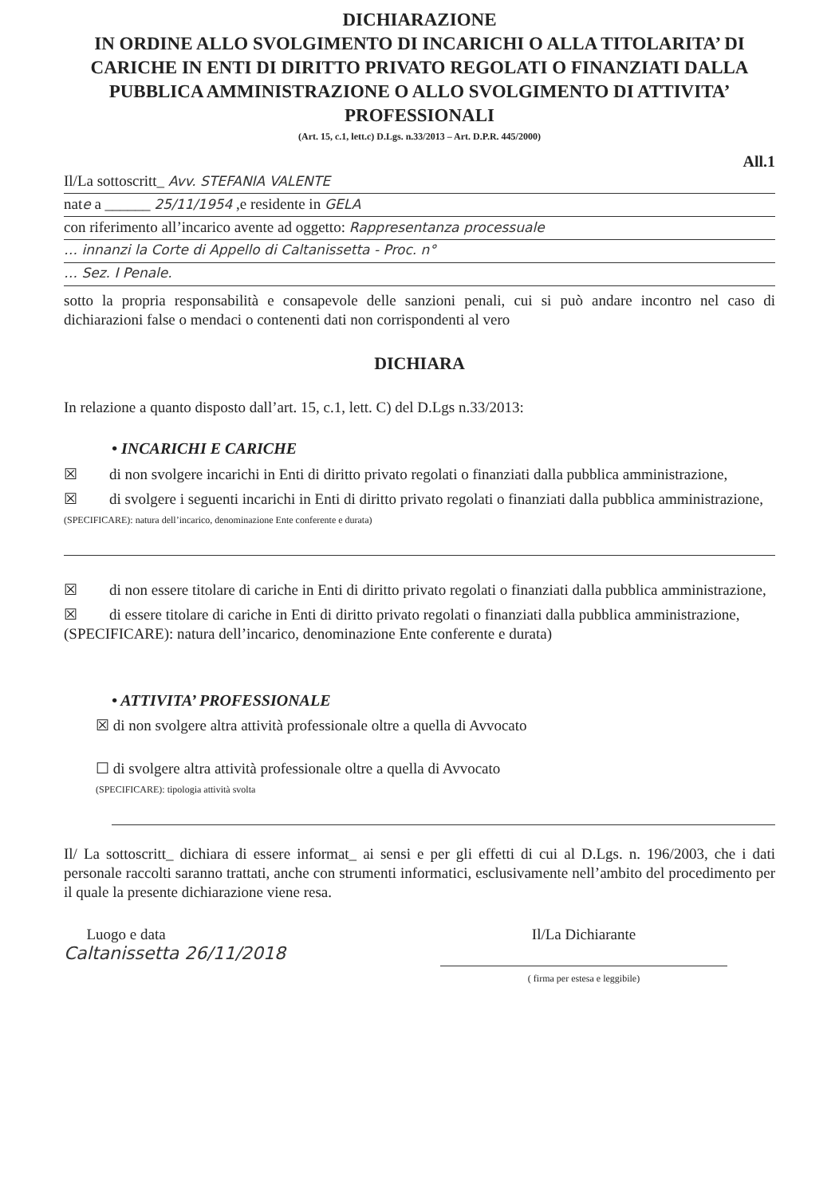DICHIARAZIONE
IN ORDINE ALLO SVOLGIMENTO DI INCARICHI O ALLA TITOLARITA’ DI CARICHE IN ENTI DI DIRITTO PRIVATO REGOLATI O FINANZIATI DALLA PUBBLICA AMMINISTRAZIONE O ALLO SVOLGIMENTO DI ATTIVITA’ PROFESSIONALI
(Art. 15, c.1, lett.c) D.Lgs. n.33/2013 – Art. D.P.R. 445/2000)
All.1
Il/La sottoscritt_ Avv. STEFANIA VALENTE
nate a ______ 25/11/1954 ,e residente in GELA
con riferimento all’incarico avente ad oggetto: Rappresentanza processuale
… innanzi la Corte di Appello di Caltanissetta - Proc. n°
… Sez. I Penale.
sotto la propria responsabilità e consapevole delle sanzioni penali, cui si può andare incontro nel caso di dichiarazioni false o mendaci o contenenti dati non corrispondenti al vero
DICHIARA
In relazione a quanto disposto dall’art. 15, c.1, lett. C) del D.Lgs n.33/2013:
• INCARICHI E CARICHE
☒ di non svolgere incarichi in Enti di diritto privato regolati o finanziati dalla pubblica amministrazione,
☒ di svolgere i seguenti incarichi in Enti di diritto privato regolati o finanziati dalla pubblica amministrazione,
(SPECIFICARE): natura dell’incarico, denominazione Ente conferente e durata)
☒ di non essere titolare di cariche in Enti di diritto privato regolati o finanziati dalla pubblica amministrazione,
☒ di essere titolare di cariche in Enti di diritto privato regolati o finanziati dalla pubblica amministrazione,
(SPECIFICARE): natura dell’incarico, denominazione Ente conferente e durata)
• ATTIVITA’ PROFESSIONALE
☒ di non svolgere altra attività professionale oltre a quella di Avvocato
☐ di svolgere altra attività professionale oltre a quella di Avvocato
(SPECIFICARE): tipologia attività svolta
Il/ La sottoscritt_ dichiara di essere informat_ ai sensi e per gli effetti di cui al D.Lgs. n. 196/2003, che i dati personale raccolti saranno trattati, anche con strumenti informatici, esclusivamente nell’ambito del procedimento per il quale la presente dichiarazione viene resa.
Luogo e data
Caltanissetta 26/11/2018
Il/La Dichiarante
( firma per estesa e leggibile)